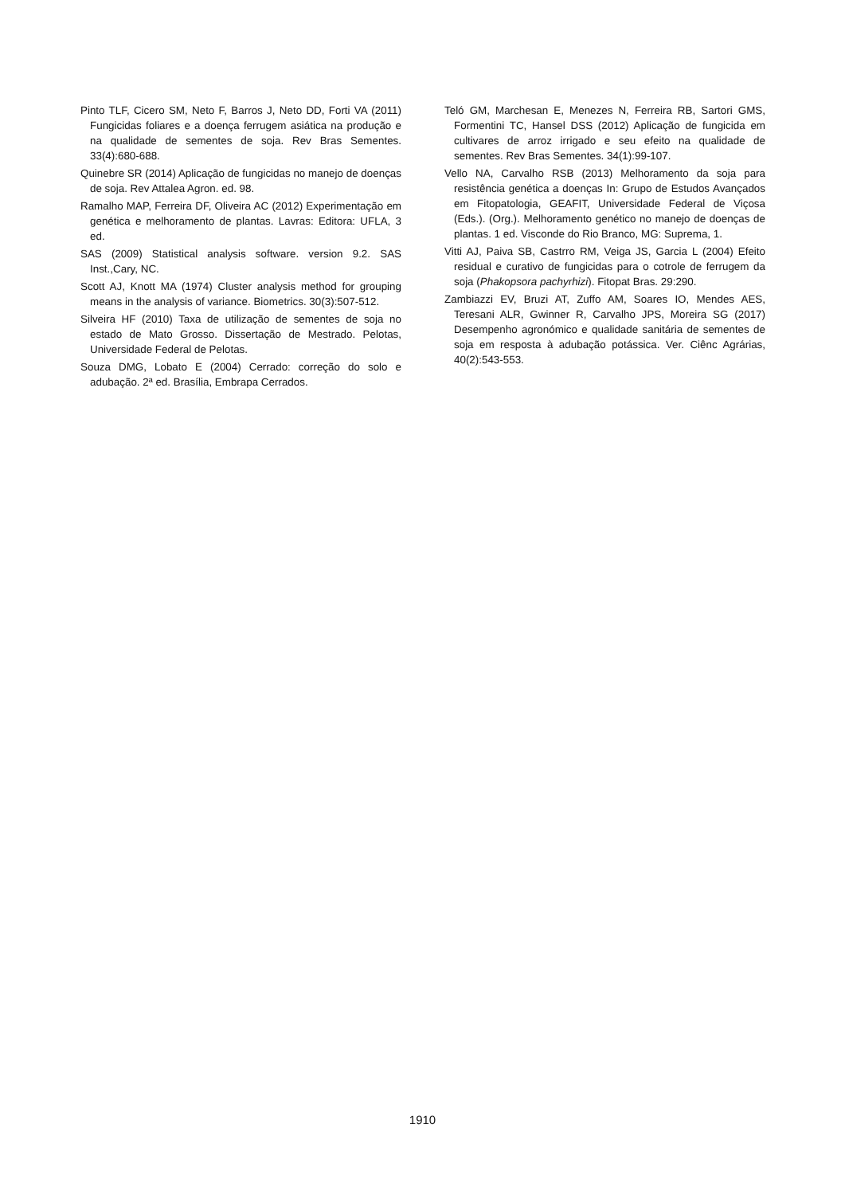Pinto TLF, Cicero SM, Neto F, Barros J, Neto DD, Forti VA (2011) Fungicidas foliares e a doença ferrugem asiática na produção e na qualidade de sementes de soja. Rev Bras Sementes. 33(4):680-688.
Quinebre SR (2014) Aplicação de fungicidas no manejo de doenças de soja. Rev Attalea Agron. ed. 98.
Ramalho MAP, Ferreira DF, Oliveira AC (2012) Experimentação em genética e melhoramento de plantas. Lavras: Editora: UFLA, 3 ed.
SAS (2009) Statistical analysis software. version 9.2. SAS Inst.,Cary, NC.
Scott AJ, Knott MA (1974) Cluster analysis method for grouping means in the analysis of variance. Biometrics. 30(3):507-512.
Silveira HF (2010) Taxa de utilização de sementes de soja no estado de Mato Grosso. Dissertação de Mestrado. Pelotas, Universidade Federal de Pelotas.
Souza DMG, Lobato E (2004) Cerrado: correção do solo e adubação. 2ª ed. Brasília, Embrapa Cerrados.
Teló GM, Marchesan E, Menezes N, Ferreira RB, Sartori GMS, Formentini TC, Hansel DSS (2012) Aplicação de fungicida em cultivares de arroz irrigado e seu efeito na qualidade de sementes. Rev Bras Sementes. 34(1):99-107.
Vello NA, Carvalho RSB (2013) Melhoramento da soja para resistência genética a doenças In: Grupo de Estudos Avançados em Fitopatologia, GEAFIT, Universidade Federal de Viçosa (Eds.). (Org.). Melhoramento genético no manejo de doenças de plantas. 1 ed. Visconde do Rio Branco, MG: Suprema, 1.
Vitti AJ, Paiva SB, Castrro RM, Veiga JS, Garcia L (2004) Efeito residual e curativo de fungicidas para o cotrole de ferrugem da soja (Phakopsora pachyrhizi). Fitopat Bras. 29:290.
Zambiazzi EV, Bruzi AT, Zuffo AM, Soares IO, Mendes AES, Teresani ALR, Gwinner R, Carvalho JPS, Moreira SG (2017) Desempenho agronómico e qualidade sanitária de sementes de soja em resposta à adubação potássica. Ver. Ciênc Agrárias, 40(2):543-553.
1910